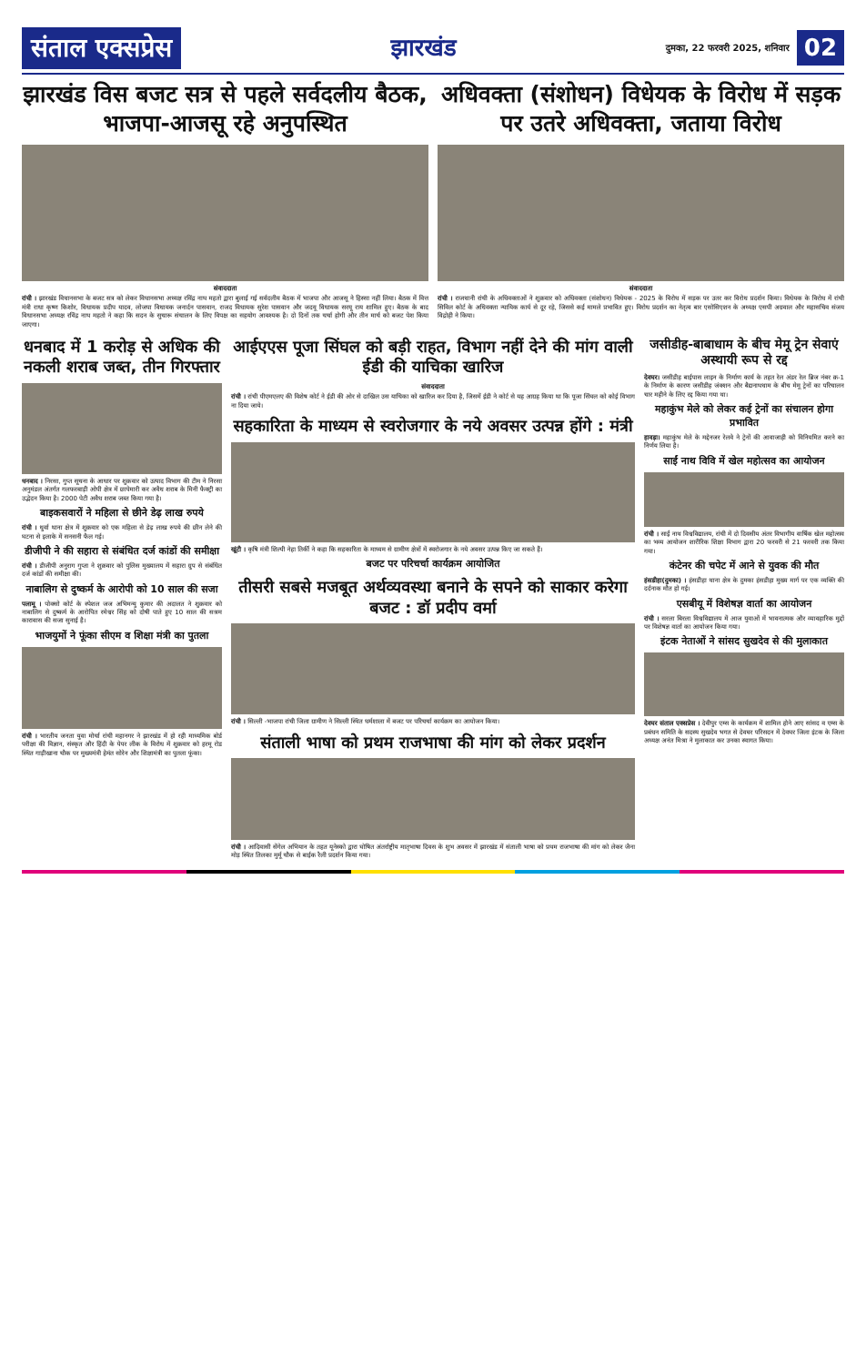संताल एक्सप्रेस
झारखंड
दुमका, 22 फरवरी 2025, शनिवार 02
झारखंड विस बजट सत्र से पहले सर्वदलीय बैठक, भाजपा-आजसू रहे अनुपस्थित
संवाददाता
रांची । झारखंड विधानसभा के बजट सत्र को लेकर विधानसभा अध्यक्ष रविंद्र नाथ महतो द्वारा बुलाई गई सर्वदलीय बैठक में भाजपा और आजसू ने हिस्सा नहीं लिया। बैठक में वित्त मंत्री राधा कृष्ण किशोर, विधायक प्रदीप यादव, लोजपा विधायक जनार्दन पासवान, राजद विधायक सुरेश पासवान और जदयू विधायक सरयू राय शामिल हुए। बैठक के बाद विधानसभा अध्यक्ष रविंद्र नाथ महतो ने कहा कि सदन के सुचारू संचालन के लिए विपक्ष का सहयोग आवश्यक है। दो दिनों तक चर्चा होगी और तीन मार्च को बजट पेश किया जाएगा।
अधिवक्ता (संशोधन) विधेयक के विरोध में सड़क पर उतरे अधिवक्ता, जताया विरोध
संवाददाता
रांची । राजधानी रांची के अधिवक्ताओं ने शुक्रवार को अधिवक्ता (संशोधन) विधेयक - 2025 के विरोध में सड़क पर उतर कर विरोध प्रदर्शन किया। विधेयक के विरोध में रांची सिविल कोर्ट के अधिवक्ता न्यायिक कार्य से दूर रहे, जिससे कई मामले प्रभावित हुए। विरोध प्रदर्शन का नेतृत्व बार एसोसिएशन के अध्यक्ष एसपी अग्रवाल और महासचिव संजय विद्रोही ने किया।
धनबाद में 1 करोड़ से अधिक की नकली शराब जब्त, तीन गिरफ्तार
धनबाद । निरसा, गुप्त सूचना के आधार पर शुक्रवार को उत्पाद विभाग की टीम ने निरसा अनुमंडल अंतर्गत गलफरबाड़ी ओपी क्षेत्र में छापेमारी कर अवैध शराब के मिनी फैक्ट्री का उद्भेदन किया है। 2000 पेटी अवैध शराब जब्त किया गया है।
बाइकसवारों ने महिला से छीने डेढ़ लाख रुपये
रांची । धुर्वा थाना क्षेत्र में शुक्रवार को एक महिला से डेढ़ लाख रुपये की छीन लेने की घटना से इलाके में सनसनी फैल गई।
डीजीपी ने की सहारा से संबंधित दर्ज कांडों की समीक्षा
रांची । डीजीपी अनुराग गुप्ता ने शुक्रवार को पुलिस मुख्यालय में सहारा ग्रुप से संबंधित दर्ज कांडों की समीक्षा की।
नाबालिग से दुष्कर्म के आरोपी को 10 साल की सजा
पलामू । पोक्सो कोर्ट के स्पेशल जज अभिमन्यु कुमार की अदालत ने शुक्रवार को नाबालिग से दुष्कर्म के आरोपित रमेश्वर सिंह को दोषी पाते हुए 10 साल की सश्रम कारावास की सजा सुनाई है।
भाजयुमों ने फूंका सीएम व शिक्षा मंत्री का पुतला
रांची । भारतीय जनता युवा मोर्चा रांची महानगर ने झारखंड में हो रही माध्यमिक बोर्ड परीक्षा की विज्ञान, संस्कृत और हिंदी के पेपर लीक के विरोध में शुक्रवार को हरमू रोड स्थित गाड़ीखाना चौक पर मुख्यमंत्री हेमंत सोरेन और शिक्षामंत्री का पुतला फूंका।
आईएएस पूजा सिंघल को बड़ी राहत, विभाग नहीं देने की मांग वाली ईडी की याचिका खारिज
संवाददाता
रांची । रांची पीएमएलए की विशेष कोर्ट ने ईडी की ओर से दाखिल उस याचिका को खारिज कर दिया है, जिसमें ईडी ने कोर्ट से यह आग्रह किया था कि पूजा सिंघल को कोई विभाग ना दिया जाये।
सहकारिता के माध्यम से स्वरोजगार के नये अवसर उत्पन्न होंगे : मंत्री
खूंटी । कृषि मंत्री शिल्पी नेहा तिर्की ने कहा कि सहकारिता के माध्यम से ग्रामीण क्षेत्रों में स्वरोजगार के नये अवसर उत्पन्न किए जा सकते हैं।
बजट पर परिचर्चा कार्यक्रम आयोजित
तीसरी सबसे मजबूत अर्थव्यवस्था बनाने के सपने को साकार करेगा बजट : डॉ प्रदीप वर्मा
रांची । सिल्ली -भाजपा रांची जिला ग्रामीण ने सिल्ली स्थित धर्मशाला में बजट पर परिचर्चा कार्यक्रम का आयोजन किया।
संताली भाषा को प्रथम राजभाषा की मांग को लेकर प्रदर्शन
रांची । आदिवासी सेंगेल अभियान के तहत यूनेस्को द्वारा घोषित अंतर्राष्ट्रीय मातृभाषा दिवस के शुभ अवसर में झारखंड में संताली भाषा को प्रथम राजभाषा की मांग को लेकर जैना मोड़ स्थित तिलका मुर्मू चौक से बाईक रैली प्रदर्शन किया गया।
जसीडीह-बाबाधाम के बीच मेमू ट्रेन सेवाएं अस्थायी रूप से रद्द
देवघर। जसीडीह बाईपास लाइन के निर्माण कार्य के तहत रेल अंडर रेल ब्रिज नंबर क्र-1 के निर्माण के कारण जसीडीह जंक्शन और बैद्यनाथधाम के बीच मेमू ट्रेनों का परिचालन चार महीने के लिए रद्द किया गया था।
महाकुंभ मेले को लेकर कई ट्रेनों का संचालन होगा प्रभावित
हावड़ा। महाकुंभ मेले के मद्देनजर रेलवे ने ट्रेनों की आवाजाही को विनियमित करने का निर्णय लिया है।
साईं नाथ विवि में खेल महोत्सव का आयोजन
रांची । साईं नाथ विश्वविद्यालय, रांची में दो दिवसीय अंतर विभागीय वार्षिक खेल महोत्सव का भव्य आयोजन शारीरिक शिक्षा विभाग द्वारा 20 फरवरी से 21 फरवरी तक किया गया।
कंटेनर की चपेट में आने से युवक की मौत
हंसडीहा(दुमका) । हंसडीहा थाना क्षेत्र के दुमका हंसडीहा मुख्य मार्ग पर एक व्यक्ति की दर्दनाक मौत हो गई।
एसबीयू में विशेषज्ञ वार्ता का आयोजन
रांची । सरला बिरला विश्वविद्यालय में आज युवाओं में भावनात्मक और व्यावहारिक मुद्दों पर विशेषज्ञ वार्ता का आयोजन किया गया।
इंटक नेताओं ने सांसद सुखदेव से की मुलाकात
देवघर संताल एक्सप्रेस । देवीपुर एम्स के कार्यक्रम में शामिल होने आए सांसद व एम्स के प्रबंधन समिति के सदस्य सुखदेव भगत से देवघर परिसदन में देवघर जिला इंटक के जिला अध्यक्ष अनंत मिश्रा ने मुलाकात कर उनका स्वागत किया।